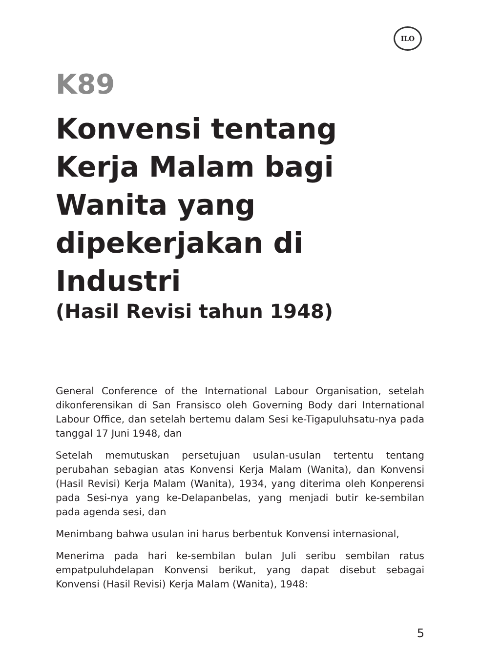ILO
K89
Konvensi tentang Kerja Malam bagi Wanita yang dipekerjakan di Industri
(Hasil Revisi tahun 1948)
General Conference of the International Labour Organisation, setelah dikonferensikan di San Fransisco oleh Governing Body dari International Labour Office, dan setelah bertemu dalam Sesi ke-Tigapuluhsatu-nya pada tanggal 17 Juni 1948, dan
Setelah memutuskan persetujuan usulan-usulan tertentu tentang perubahan sebagian atas Konvensi Kerja Malam (Wanita), dan Konvensi (Hasil Revisi) Kerja Malam (Wanita), 1934, yang diterima oleh Konperensi pada Sesi-nya yang ke-Delapanbelas, yang menjadi butir ke-sembilan pada agenda sesi, dan
Menimbang bahwa usulan ini harus berbentuk Konvensi internasional,
Menerima pada hari ke-sembilan bulan Juli seribu sembilan ratus empatpuluhdelapan Konvensi berikut, yang dapat disebut sebagai Konvensi (Hasil Revisi) Kerja Malam (Wanita), 1948:
5